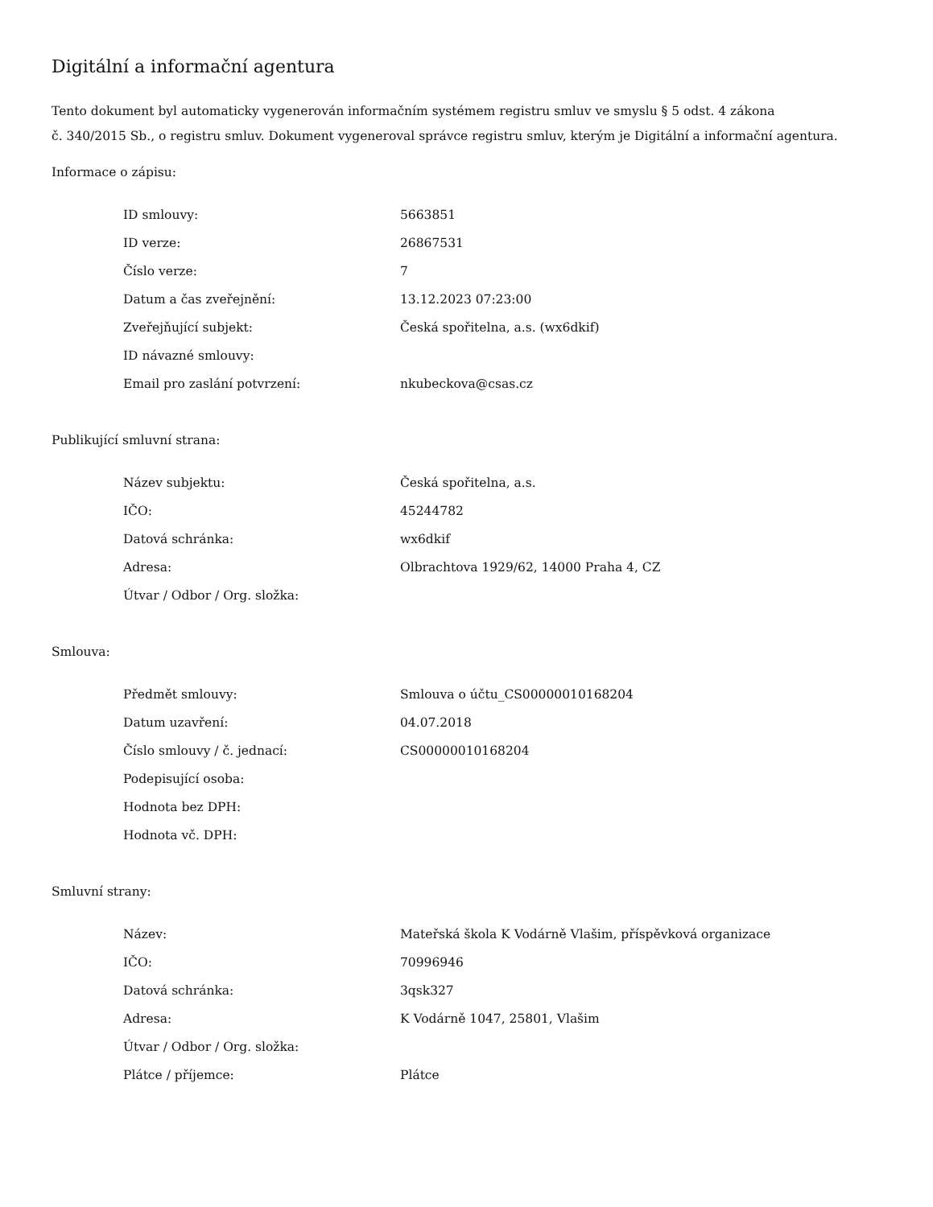Digitální a informační agentura
Tento dokument byl automaticky vygenerován informačním systémem registru smluv ve smyslu § 5 odst. 4 zákona
č. 340/2015 Sb., o registru smluv. Dokument vygeneroval správce registru smluv, kterým je Digitální a informační agentura.
Informace o zápisu:
| ID smlouvy: | 5663851 |
| ID verze: | 26867531 |
| Číslo verze: | 7 |
| Datum a čas zveřejnění: | 13.12.2023 07:23:00 |
| Zveřejňující subjekt: | Česká spořitelna, a.s. (wx6dkif) |
| ID návazné smlouvy: | |
| Email pro zaslání potvrzení: | nkubeckova@csas.cz |
Publikující smluvní strana:
| Název subjektu: | Česká spořitelna, a.s. |
| IČO: | 45244782 |
| Datová schránka: | wx6dkif |
| Adresa: | Olbrachtova 1929/62, 14000 Praha 4, CZ |
| Útvar / Odbor / Org. složka: | |
Smlouva:
| Předmět smlouvy: | Smlouva o účtu_CS00000010168204 |
| Datum uzavření: | 04.07.2018 |
| Číslo smlouvy / č. jednací: | CS00000010168204 |
| Podepisující osoba: | |
| Hodnota bez DPH: | |
| Hodnota vč. DPH: | |
Smluvní strany:
| Název: | Mateřská škola K Vodárně Vlašim, příspěvková organizace |
| IČO: | 70996946 |
| Datová schránka: | 3qsk327 |
| Adresa: | K Vodárně 1047, 25801, Vlašim |
| Útvar / Odbor / Org. složka: | |
| Plátce / příjemce: | Plátce |